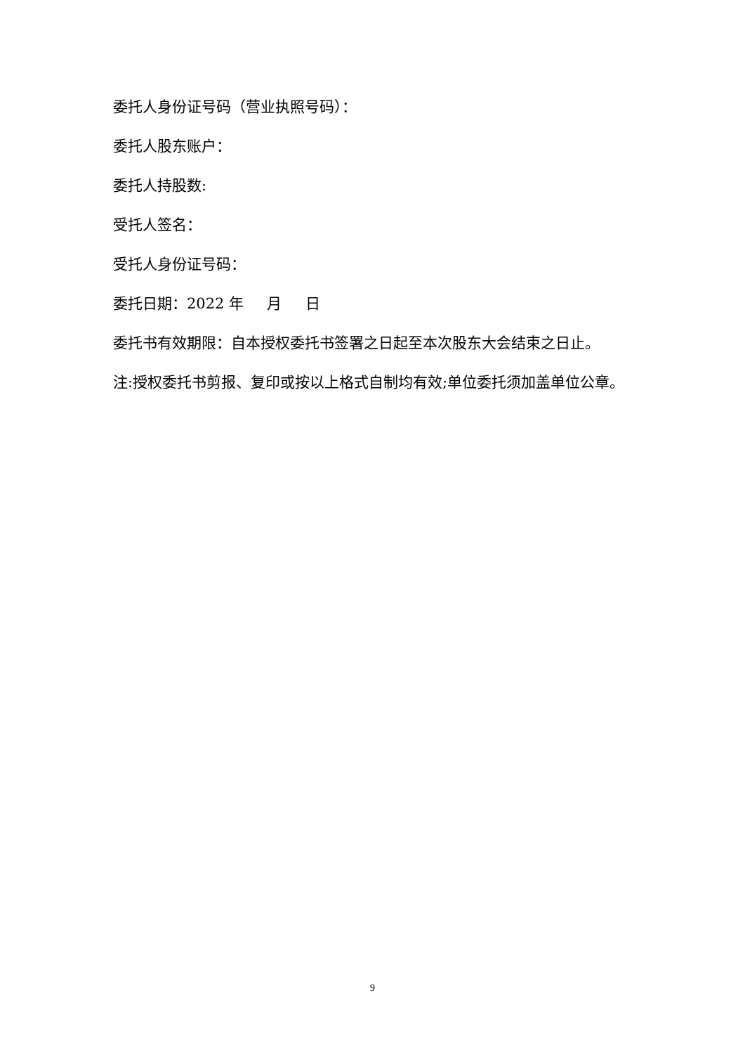委托人身份证号码（营业执照号码）：
委托人股东账户：
委托人持股数:
受托人签名：
受托人身份证号码：
委托日期：2022 年 月 日
委托书有效期限：自本授权委托书签署之日起至本次股东大会结束之日止。
注:授权委托书剪报、复印或按以上格式自制均有效;单位委托须加盖单位公章。
9